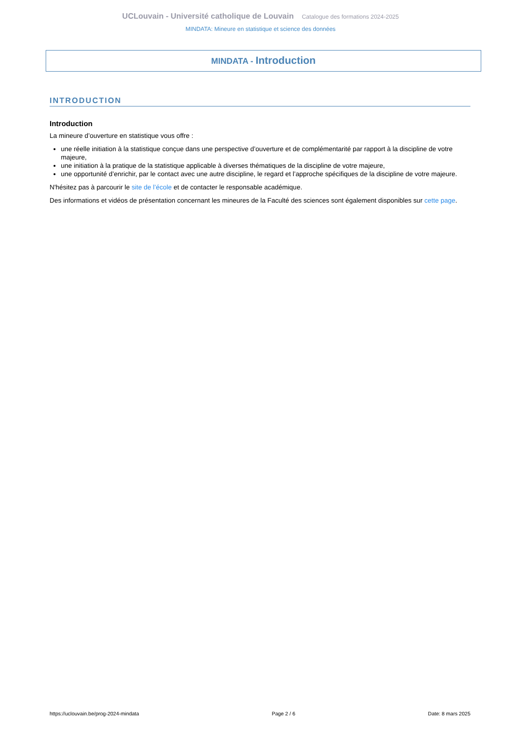UCLouvain - Université catholique de Louvain Catalogue des formations 2024-2025
MINDATA: Mineure en statistique et science des données
MINDATA - Introduction
INTRODUCTION
Introduction
La mineure d’ouverture en statistique vous offre :
une réelle initiation à la statistique conçue dans une perspective d’ouverture et de complémentarité par rapport à la discipline de votre majeure,
une initiation à la pratique de la statistique applicable à diverses thématiques de la discipline de votre majeure,
une opportunité d’enrichir, par le contact avec une autre discipline, le regard et l’approche spécifiques de la discipline de votre majeure.
N'hésitez pas à parcourir le site de l’école et de contacter le responsable académique.
Des informations et vidéos de présentation concernant les mineures de la Faculté des sciences sont également disponibles sur cette page.
https://uclouvain.be/prog-2024-mindata Page 2 / 6 Date: 8 mars 2025